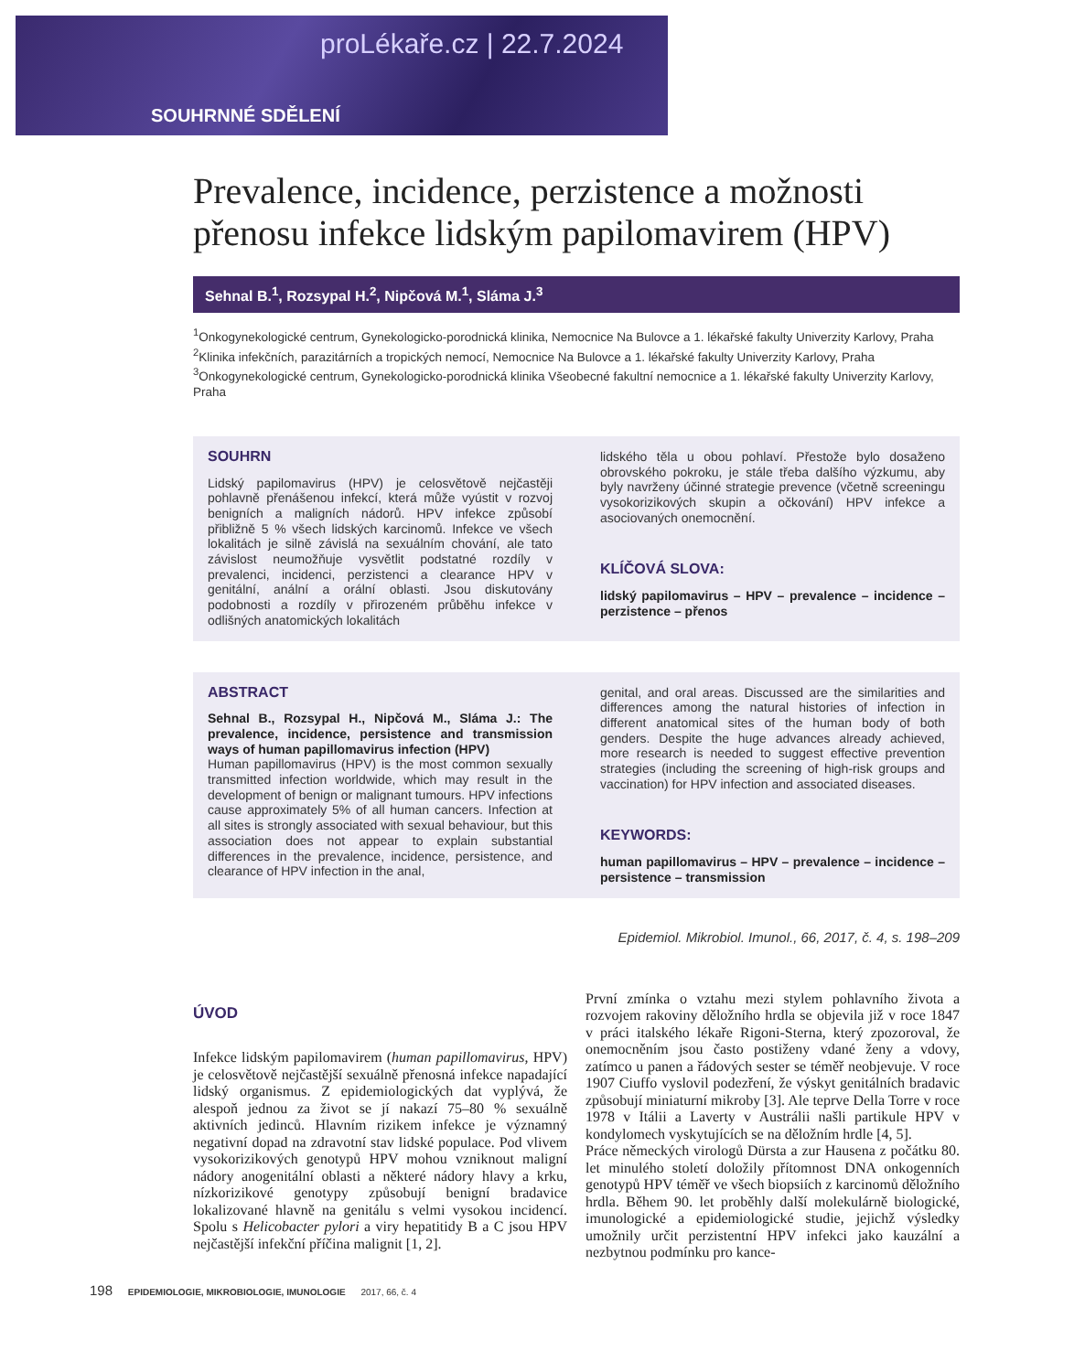proLékaře.cz | 22.7.2024
SOUHRNNÉ SDĚLENÍ
Prevalence, incidence, perzistence a možnosti přenosu infekce lidským papilomavirem (HPV)
Sehnal B.<sup>1</sup>, Rozsypal H.<sup>2</sup>, Nipčová M.<sup>1</sup>, Sláma J.<sup>3</sup>
<sup>1</sup> Onkogynekologické centrum, Gynekologicko-porodnická klinika, Nemocnice Na Bulovce a 1. lékařské fakulty Univerzity Karlovy, Praha
<sup>2</sup> Klinika infekčních, parazitárních a tropických nemocí, Nemocnice Na Bulovce a 1. lékařské fakulty Univerzity Karlovy, Praha
<sup>3</sup> Onkogynekologické centrum, Gynekologicko-porodnická klinika Všeobecné fakultní nemocnice a 1. lékařské fakulty Univerzity Karlovy, Praha
SOUHRN
Lidský papilomavirus (HPV) je celosvětově nejčastěji pohlavně přenášenou infekcí, která může vyústit v rozvoj benigních a maligních nádorů. HPV infekce způsobí přibližně 5 % všech lidských karcinomů. Infekce ve všech lokalitách je silně závislá na sexuálním chování, ale tato závislost neumožňuje vysvětlit podstatné rozdíly v prevalenci, incidenci, perzistenci a clearance HPV v genitální, anální a orální oblasti. Jsou diskutovány podobnosti a rozdíly v přirozeném průběhu infekce v odlišných anatomických lokalitách
lidského těla u obou pohlaví. Přestože bylo dosaženo obrovského pokroku, je stále třeba dalšího výzkumu, aby byly navrženy účinné strategie prevence (včetně screeningu vysokorizikových skupin a očkování) HPV infekce a asociovaných onemocnění.
KLÍČOVÁ SLOVA:
lidský papilomavirus – HPV – prevalence – incidence – perzistence – přenos
ABSTRACT
Sehnal B., Rozsypal H., Nipčová M., Sláma J.: The prevalence, incidence, persistence and transmission ways of human papillomavirus infection (HPV)
Human papillomavirus (HPV) is the most common sexually transmitted infection worldwide, which may result in the development of benign or malignant tumours. HPV infections cause approximately 5% of all human cancers. Infection at all sites is strongly associated with sexual behaviour, but this association does not appear to explain substantial differences in the prevalence, incidence, persistence, and clearance of HPV infection in the anal,
genital, and oral areas. Discussed are the similarities and differences among the natural histories of infection in different anatomical sites of the human body of both genders. Despite the huge advances already achieved, more research is needed to suggest effective prevention strategies (including the screening of high-risk groups and vaccination) for HPV infection and associated diseases.
KEYWORDS:
human papillomavirus – HPV – prevalence – incidence – persistence – transmission
Epidemiol. Mikrobiol. Imunol., 66, 2017, č. 4, s. 198–209
ÚVOD
Infekce lidským papilomavirem (human papillomavirus, HPV) je celosvětově nejčastější sexuálně přenosná infekce napadající lidský organismus. Z epidemiologických dat vyplývá, že alespoň jednou za život se jí nakazí 75–80 % sexuálně aktivních jedinců. Hlavním rizikem infekce je významný negativní dopad na zdravotní stav lidské populace. Pod vlivem vysokorizikových genotypů HPV mohou vzniknout maligní nádory anogenitální oblasti a některé nádory hlavy a krku, nízkorizikové genotypy způsobují benigní bradavice lokalizované hlavně na genitálu s velmi vysokou incidencí. Spolu s Helicobacter pylori a viry hepatitidy B a C jsou HPV nejčastější infekční příčina malignit [1, 2].
První zmínka o vztahu mezi stylem pohlavního života a rozvojem rakoviny děložního hrdla se objevila již v roce 1847 v práci italského lékaře Rigoni-Sterna, který zpozoroval, že onemocněním jsou často postiženy vdané ženy a vdovy, zatímco u panen a řádových sester se téměř neobjevuje. V roce 1907 Ciuffo vyslovil podezření, že výskyt genitálních bradavic způsobují miniaturní mikroby [3]. Ale teprve Della Torre v roce 1978 v Itálii a Laverty v Austrálii našli partikule HPV v kondylomech vyskytujících se na děložním hrdle [4, 5].
Práce německých virologů Dürsta a zur Hausena z počátku 80. let minulého století doložily přítomnost DNA onkogenních genotypů HPV téměř ve všech biopsiích z karcinomů děložního hrdla. Během 90. let proběhly další molekulárně biologické, imunologické a epidemiologické studie, jejichž výsledky umožnily určit perzistentní HPV infekci jako kauzální a nezbytnou podmínku pro kance-
198 EPIDEMIOLOGIE, MIKROBIOLOGIE, IMUNOLOGIE 2017, 66, č. 4